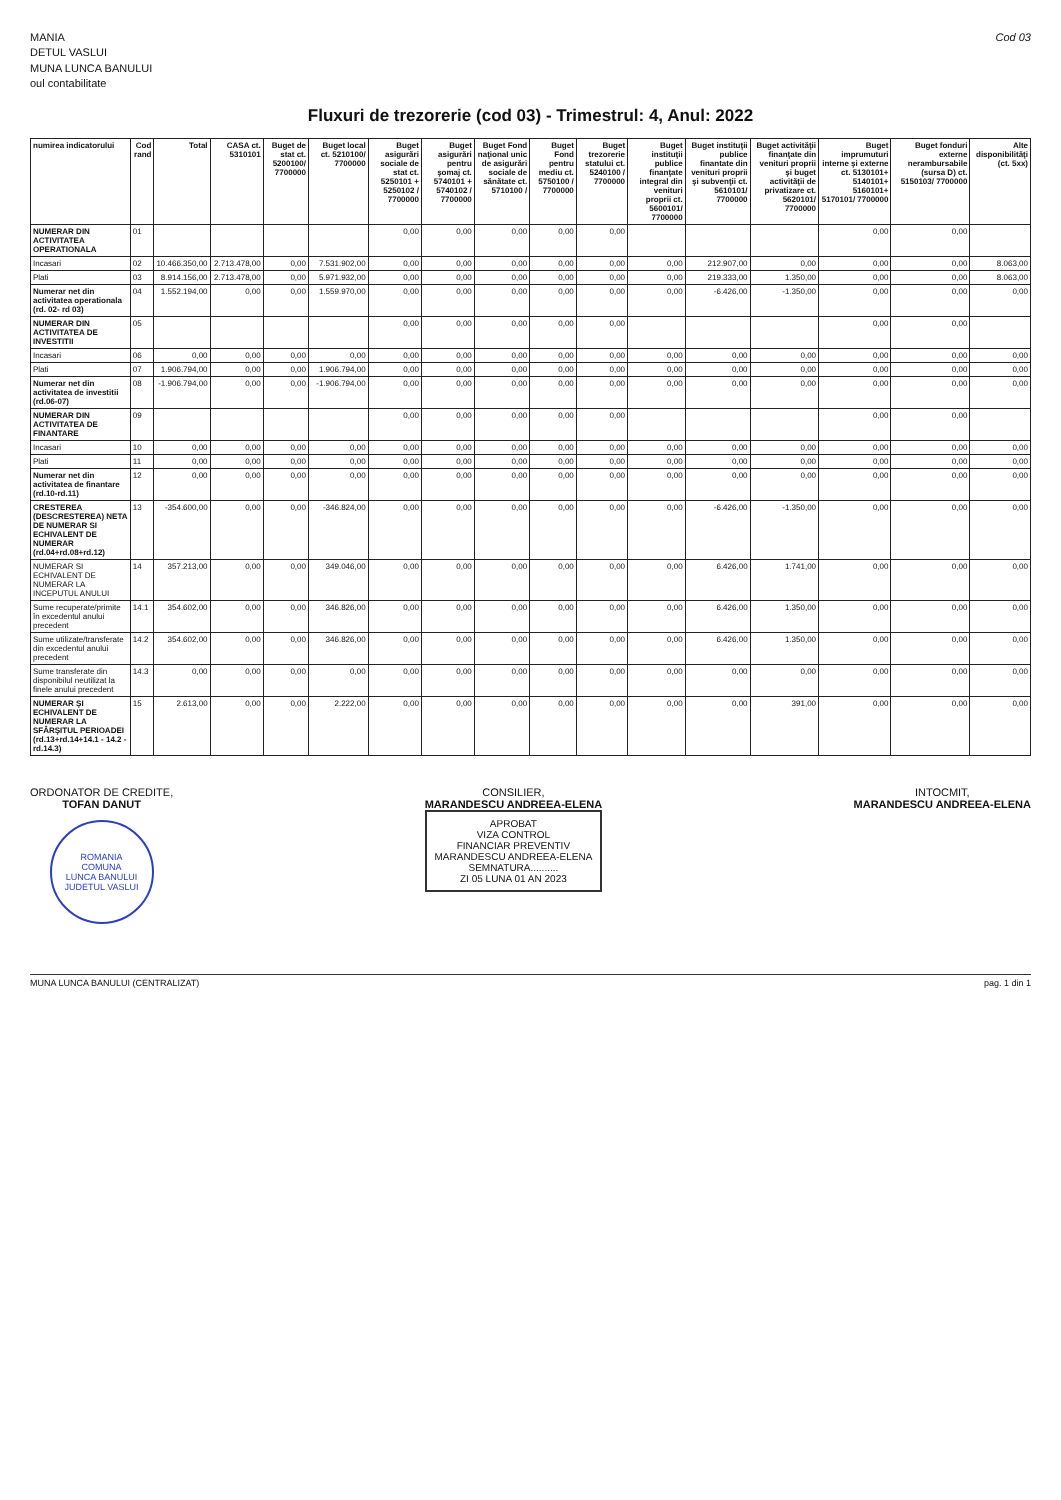MANIA
DETUL VASLUI
MUNA LUNCA BANULUI
oul contabilitate
Cod 03
Fluxuri de trezorerie (cod 03) - Trimestrul: 4, Anul: 2022
| numirea indicatorului | Cod rand | Total | CASA ct. 5310101 | Buget de stat ct. 5200100/ 7700000 | Buget local ct. 5210100/ 7700000 | Buget asigurări sociale de stat ct. 5250101 + 5250102 / 7700000 | Buget asigurări pentru şomaj ct. 5740101 + 5740102 / 7700000 | Buget Fond naţional unic de asigurări sociale de sănătate ct. 5710100 / | Buget Fond pentru mediu ct. 5750100 / 7700000 | Buget trezorerie statului ct. 5240100 / 7700000 | Buget instituţii publice finanţate integral din venituri proprii ct. 5600101/ 7700000 | Buget instituţii publice finantate din venituri proprii şi subvenţii ct. 5610101/ 7700000 | Buget activităţii finanţate din venituri proprii şi buget activităţii de privatizare ct. 5620101/ 7700000 | Buget imprumuturi interne şi externe ct. 5130101+ 5140101+ 5160101+ 5170101/ 7700000 | Buget fonduri externe nerambursabile (sursa D) ct. 5150103/ 7700000 | Alte disponibilităţi (ct. 5xx) |
| --- | --- | --- | --- | --- | --- | --- | --- | --- | --- | --- | --- | --- | --- | --- | --- | --- |
| NUMERAR DIN ACTIVITATEA OPERATIONALA | 01 | | | | | 0,00 | 0,00 | 0,00 | 0,00 | 0,00 | | | | 0,00 | 0,00 | |
| Incasari | 02 | 10.466.350,00 | 2.713.478,00 | 0,00 | 7.531.902,00 | 0,00 | 0,00 | 0,00 | 0,00 | 0,00 | 0,00 | 212.907,00 | 0,00 | 0,00 | 0,00 | 8.063,00 |
| Plati | 03 | 8.914.156,00 | 2.713.478,00 | 0,00 | 5.971.932,00 | 0,00 | 0,00 | 0,00 | 0,00 | 0,00 | 0,00 | 219.333,00 | 1.350,00 | 0,00 | 0,00 | 8.063,00 |
| Numerar net din activitatea operationala (rd. 02- rd 03) | 04 | 1.552.194,00 | 0,00 | 0,00 | 1.559.970,00 | 0,00 | 0,00 | 0,00 | 0,00 | 0,00 | 0,00 | -6.426,00 | -1.350,00 | 0,00 | 0,00 | 0,00 |
| NUMERAR DIN ACTIVITATEA DE INVESTITII | 05 | | | | | 0,00 | 0,00 | 0,00 | 0,00 | 0,00 | | | | 0,00 | 0,00 | |
| Incasari | 06 | 0,00 | 0,00 | 0,00 | 0,00 | 0,00 | 0,00 | 0,00 | 0,00 | 0,00 | 0,00 | 0,00 | 0,00 | 0,00 | 0,00 | 0,00 |
| Plati | 07 | 1.906.794,00 | 0,00 | 0,00 | 1.906.794,00 | 0,00 | 0,00 | 0,00 | 0,00 | 0,00 | 0,00 | 0,00 | 0,00 | 0,00 | 0,00 | 0,00 |
| Numerar net din activitatea de investitii (rd.06-07) | 08 | -1.906.794,00 | 0,00 | 0,00 | -1.906.794,00 | 0,00 | 0,00 | 0,00 | 0,00 | 0,00 | 0,00 | 0,00 | 0,00 | 0,00 | 0,00 | 0,00 |
| NUMERAR DIN ACTIVITATEA DE FINANTARE | 09 | | | | | 0,00 | 0,00 | 0,00 | 0,00 | 0,00 | | | | 0,00 | 0,00 | |
| Incasari | 10 | 0,00 | 0,00 | 0,00 | 0,00 | 0,00 | 0,00 | 0,00 | 0,00 | 0,00 | 0,00 | 0,00 | 0,00 | 0,00 | 0,00 | 0,00 |
| Plati | 11 | 0,00 | 0,00 | 0,00 | 0,00 | 0,00 | 0,00 | 0,00 | 0,00 | 0,00 | 0,00 | 0,00 | 0,00 | 0,00 | 0,00 | 0,00 |
| Numerar net din activitatea de finantare (rd.10-rd.11) | 12 | 0,00 | 0,00 | 0,00 | 0,00 | 0,00 | 0,00 | 0,00 | 0,00 | 0,00 | 0,00 | 0,00 | 0,00 | 0,00 | 0,00 | 0,00 |
| CRESTEREA (DESCRESTEREA) NETA DE NUMERAR SI ECHIVALENT DE NUMERAR (rd.04+rd.08+rd.12) | 13 | -354.600,00 | 0,00 | 0,00 | -346.824,00 | 0,00 | 0,00 | 0,00 | 0,00 | 0,00 | 0,00 | -6.426,00 | -1.350,00 | 0,00 | 0,00 | 0,00 |
| NUMERAR SI ECHIVALENT DE NUMERAR LA INCEPUTUL ANULUI | 14 | 357.213,00 | 0,00 | 0,00 | 349.046,00 | 0,00 | 0,00 | 0,00 | 0,00 | 0,00 | 0,00 | 6.426,00 | 1.741,00 | 0,00 | 0,00 | 0,00 |
| Sume recuperate/primite în excedentul anului precedent | 14.1 | 354.602,00 | 0,00 | 0,00 | 346.826,00 | 0,00 | 0,00 | 0,00 | 0,00 | 0,00 | 0,00 | 6.426,00 | 1.350,00 | 0,00 | 0,00 | 0,00 |
| Sume utilizate/transferate din excedentul anului precedent | 14.2 | 354.602,00 | 0,00 | 0,00 | 346.826,00 | 0,00 | 0,00 | 0,00 | 0,00 | 0,00 | 0,00 | 6.426,00 | 1.350,00 | 0,00 | 0,00 | 0,00 |
| Sume transferate din disponibilul neutilizat la finele anului precedent | 14.3 | 0,00 | 0,00 | 0,00 | 0,00 | 0,00 | 0,00 | 0,00 | 0,00 | 0,00 | 0,00 | 0,00 | 0,00 | 0,00 | 0,00 | 0,00 |
| NUMERAR ŞI ECHIVALENT DE NUMERAR LA SFÂRŞITUL PERIOADEI (rd.13+rd.14+14.1 - 14.2 - rd.14.3) | 15 | 2.613,00 | 0,00 | 0,00 | 2.222,00 | 0,00 | 0,00 | 0,00 | 0,00 | 0,00 | 0,00 | 0,00 | 391,00 | 0,00 | 0,00 | 0,00 |
ORDONATOR DE CREDITE,
TOFAN DANUT
ROMANIA
COMUNA
LUNCA BANULUI
JUDETUL VASLUI
CONSILIER,
MARANDESCU ANDREEA-ELENA
APROBAT
VIZA CONTROL
FINANCIAR PREVENTIV
MARANDESCU ANDREEA-ELENA
SEMNATURA..........
ZI 05 LUNA 01 AN 2023
INTOCMIT,
MARANDESCU ANDREEA-ELENA
MUNA LUNCA BANULUI (CENTRALIZAT) pag. 1 din 1